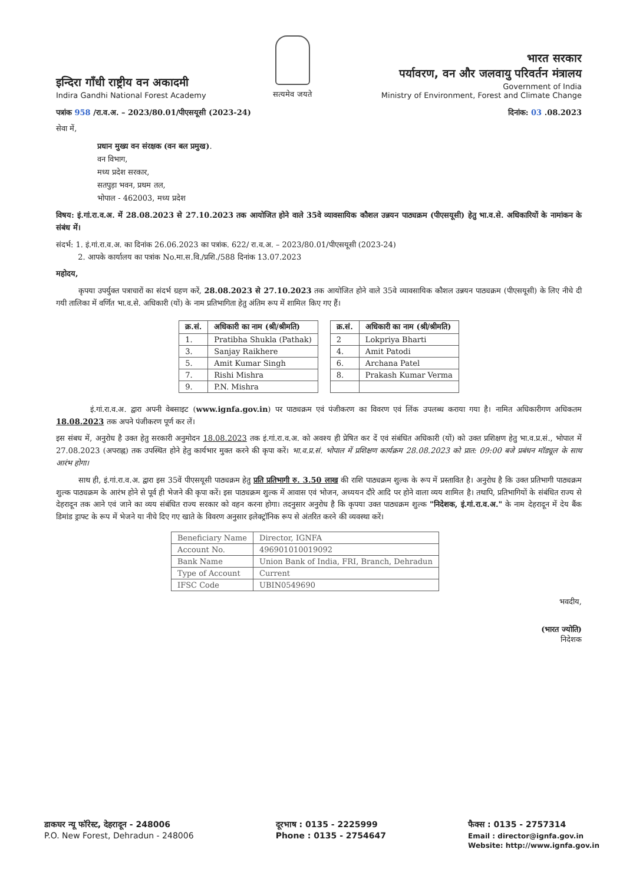इन्दिरा गाँधी राष्ट्रीय वन अकादमी
Indira Gandhi National Forest Academy
सत्यमेव जयते
भारत सरकार
पर्यावरण, वन और जलवायु परिवर्तन मंत्रालय
Government of India
Ministry of Environment, Forest and Climate Change
पत्रांक 958 /रा.व.अ. – 2023/80.01/पीएसयूसी (2023-24) दिनांक: 03 .08.2023
सेवा में,
प्रधान मुख्य वन संरक्षक (वन बल प्रमुख).
वन विभाग,
मध्य प्रदेश सरकार,
सतपुड़ा भवन, प्रथम तल,
भोपाल - 462003, मध्य प्रदेश
विषय: इं.गां.रा.व.अ. में 28.08.2023 से 27.10.2023 तक आयोजित होने वाले 35वे व्यावसायिक कौशल उन्नयन पाठ्यक्रम (पीएसयूसी) हेतु भा.व.से. अधिकारियों के नामांकन के संबंध में।
संदर्भ: 1. इं.गां.रा.व.अ. का दिनांक 26.06.2023 का पत्रांक. 622/ रा.व.अ. – 2023/80.01/पीएसयूसी (2023-24)
2. आपके कार्यालय का पत्रांक No.मा.स.वि./प्रशि./588 दिनांक 13.07.2023
महोदय,
कृपया उपर्युक्त पत्राचारों का संदर्भ ग्रहण करें, 28.08.2023 से 27.10.2023 तक आयोजित होने वाले 35वे व्यावसायिक कौशल उन्नयन पाठ्यक्रम (पीएसयूसी) के लिए नीचे दी गयी तालिका में वर्णित भा.व.से. अधिकारी (यों) के नाम प्रतिभागिता हेतु अंतिम रूप में शामिल किए गए हैं।
| क्र.सं. | अधिकारी का नाम (श्री/श्रीमति) |
| --- | --- |
| 1. | Pratibha Shukla (Pathak) |
| 3. | Sanjay Raikhere |
| 5. | Amit Kumar Singh |
| 7. | Rishi Mishra |
| 9. | P.N. Mishra |
| क्र.सं. | अधिकारी का नाम (श्री/श्रीमति) |
| --- | --- |
| 2 | Lokpriya Bharti |
| 4. | Amit Patodi |
| 6. | Archana Patel |
| 8. | Prakash Kumar Verma |
इं.गां.रा.व.अ. द्वारा अपनी वेबसाइट (www.ignfa.gov.in) पर पाठ्यक्रम एवं पंजीकरण का विवरण एवं लिंक उपलब्ध कराया गया है। नामित अधिकारीगण अधिकतम 18.08.2023 तक अपने पंजीकरण पूर्ण कर लें।
इस संबध में, अनुरोध है उक्त हेतु सरकारी अनुमोदन 18.08.2023 तक इं.गां.रा.व.अ. को अवश्य ही प्रेषित कर दें एवं संबंधित अधिकारी (यों) को उक्त प्रशिक्षण हेतु भा.व.प्र.सं., भोपाल में 27.08.2023 (अपराह्न) तक उपस्थित होने हेतु कार्यभार मुक्त करने की कृपा करें। भा.व.प्र.सं. भोपाल में प्रशिक्षण कार्यक्रम 28.08.2023 को प्रात: 09:00 बजे प्रबंधन मॉड्यूल के साथ आरंभ होगा।
साथ ही, इं.गां.रा.व.अ. द्वारा इस 35वें पीएसयूसी पाठ्यक्रम हेतु प्रति प्रतिभागी रु. 3.50 लाख की राशि पाठ्यक्रम शुल्क के रूप में प्रस्तावित है। अनुरोध है कि उक्त प्रतिभागी पाठ्यक्रम शुल्क पाठ्यक्रम के आरंभ होने से पूर्व ही भेजने की कृपा करें। इस पाठ्यक्रम शुल्क में आवास एवं भोजन, अध्ययन दौरे आदि पर होने वाला व्यय शामिल है। तथापि, प्रतिभागियों के संबंधित राज्य से देहरादून तक आने एवं जाने का व्यय संबंधित राज्य सरकार को वहन करना होगा। तदनुसार अनुरोध है कि कृपया उक्त पाठ्यक्रम शुल्क "निदेशक, इं.गां.रा.व.अ." के नाम देहरादून में देय बैंक डिमांड ड्राफ्ट के रूप में भेजने या नीचे दिए गए खाते के विवरण अनुसार इलेक्ट्रॉनिक रूप से अंतरित करने की व्यवस्था करें।
| Beneficiary Name | Director, IGNFA |
| Account No. | 496901010019092 |
| Bank Name | Union Bank of India, FRI, Branch, Dehradun |
| Type of Account | Current |
| IFSC Code | UBIN0549690 |
भवदीय,
(भारत ज्योति)
निदेशक
डाकघर न्यू फॉरेस्ट, देहरादून - 248006
P.O. New Forest, Dehradun - 248006
दूरभाष : 0135 - 2225999
Phone : 0135 - 2754647
फैक्स : 0135 - 2757314
Email : director@ignfa.gov.in
Website: http://www.ignfa.gov.in